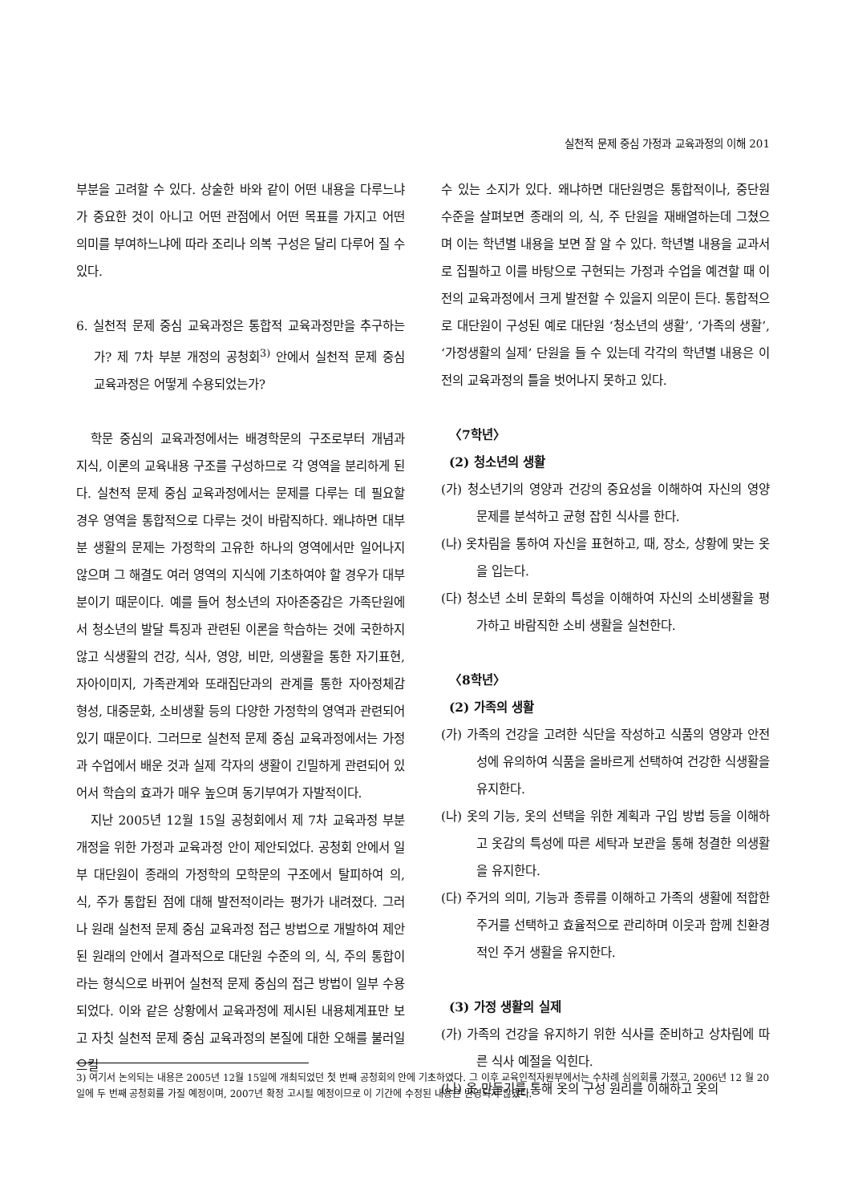실천적 문제 중심 가정과 교육과정의 이해 201
부분을 고려할 수 있다. 상술한 바와 같이 어떤 내용을 다루느냐가 중요한 것이 아니고 어떤 관점에서 어떤 목표를 가지고 어떤 의미를 부여하느냐에 따라 조리나 의복 구성은 달리 다루어 질 수 있다.
6. 실천적 문제 중심 교육과정은 통합적 교육과정만을 추구하는가? 제 7차 부분 개정의 공청회<sup>3)</sup> 안에서 실천적 문제 중심 교육과정은 어떻게 수용되었는가?
학문 중심의 교육과정에서는 배경학문의 구조로부터 개념과 지식, 이론의 교육내용 구조를 구성하므로 각 영역을 분리하게 된다. 실천적 문제 중심 교육과정에서는 문제를 다루는 데 필요할 경우 영역을 통합적으로 다루는 것이 바람직하다. 왜냐하면 대부분 생활의 문제는 가정학의 고유한 하나의 영역에서만 일어나지 않으며 그 해결도 여러 영역의 지식에 기초하여야 할 경우가 대부분이기 때문이다. 예를 들어 청소년의 자아존중감은 가족단원에서 청소년의 발달 특징과 관련된 이론을 학습하는 것에 국한하지 않고 식생활의 건강, 식사, 영양, 비만, 의생활을 통한 자기표현, 자아이미지, 가족관계와 또래집단과의 관계를 통한 자아정체감 형성, 대중문화, 소비생활 등의 다양한 가정학의 영역과 관련되어 있기 때문이다. 그러므로 실천적 문제 중심 교육과정에서는 가정과 수업에서 배운 것과 실제 각자의 생활이 긴밀하게 관련되어 있어서 학습의 효과가 매우 높으며 동기부여가 자발적이다.
지난 2005년 12월 15일 공청회에서 제 7차 교육과정 부분 개정을 위한 가정과 교육과정 안이 제안되었다. 공청회 안에서 일부 대단원이 종래의 가정학의 모학문의 구조에서 탈피하여 의, 식, 주가 통합된 점에 대해 발전적이라는 평가가 내려졌다. 그러나 원래 실천적 문제 중심 교육과정 접근 방법으로 개발하여 제안된 원래의 안에서 결과적으로 대단원 수준의 의, 식, 주의 통합이라는 형식으로 바뀌어 실천적 문제 중심의 접근 방법이 일부 수용되었다. 이와 같은 상황에서 교육과정에 제시된 내용체계표만 보고 자칫 실천적 문제 중심 교육과정의 본질에 대한 오해를 불러일으킬
수 있는 소지가 있다. 왜냐하면 대단원명은 통합적이나, 중단원 수준을 살펴보면 종래의 의, 식, 주 단원을 재배열하는데 그쳤으며 이는 학년별 내용을 보면 잘 알 수 있다. 학년별 내용을 교과서로 집필하고 이를 바탕으로 구현되는 가정과 수업을 예견할 때 이전의 교육과정에서 크게 발전할 수 있을지 의문이 든다. 통합적으로 대단원이 구성된 예로 대단원 ‘청소년의 생활’, ‘가족의 생활’, ‘가정생활의 실제’ 단원을 들 수 있는데 각각의 학년별 내용은 이전의 교육과정의 틀을 벗어나지 못하고 있다.
〈7학년〉
(2) 청소년의 생활
(가) 청소년기의 영양과 건강의 중요성을 이해하여 자신의 영양 문제를 분석하고 균형 잡힌 식사를 한다.
(나) 옷차림을 통하여 자신을 표현하고, 때, 장소, 상황에 맞는 옷을 입는다.
(다) 청소년 소비 문화의 특성을 이해하여 자신의 소비생활을 평가하고 바람직한 소비 생활을 실천한다.
〈8학년〉
(2) 가족의 생활
(가) 가족의 건강을 고려한 식단을 작성하고 식품의 영양과 안전성에 유의하여 식품을 올바르게 선택하여 건강한 식생활을 유지한다.
(나) 옷의 기능, 옷의 선택을 위한 계획과 구입 방법 등을 이해하고 옷감의 특성에 따른 세탁과 보관을 통해 청결한 의생활을 유지한다.
(다) 주거의 의미, 기능과 종류를 이해하고 가족의 생활에 적합한 주거를 선택하고 효율적으로 관리하며 이웃과 함께 친환경적인 주거 생활을 유지한다.
(3) 가정 생활의 실제
(가) 가족의 건강을 유지하기 위한 식사를 준비하고 상차림에 따른 식사 예절을 익힌다.
(나) 옷 만들기를 통해 옷의 구성 원리를 이해하고 옷의
3) 여기서 논의되는 내용은 2005년 12월 15일에 개최되었던 첫 번째 공청회의 안에 기초하였다. 그 이후 교육인적자원부에서는 수차례 심의회를 가졌고, 2006년 12 월 20일에 두 번째 공청회를 가질 예정이며, 2007년 확정 고시될 예정이므로 이 기간에 수정된 내용은 반영되지 않았다.